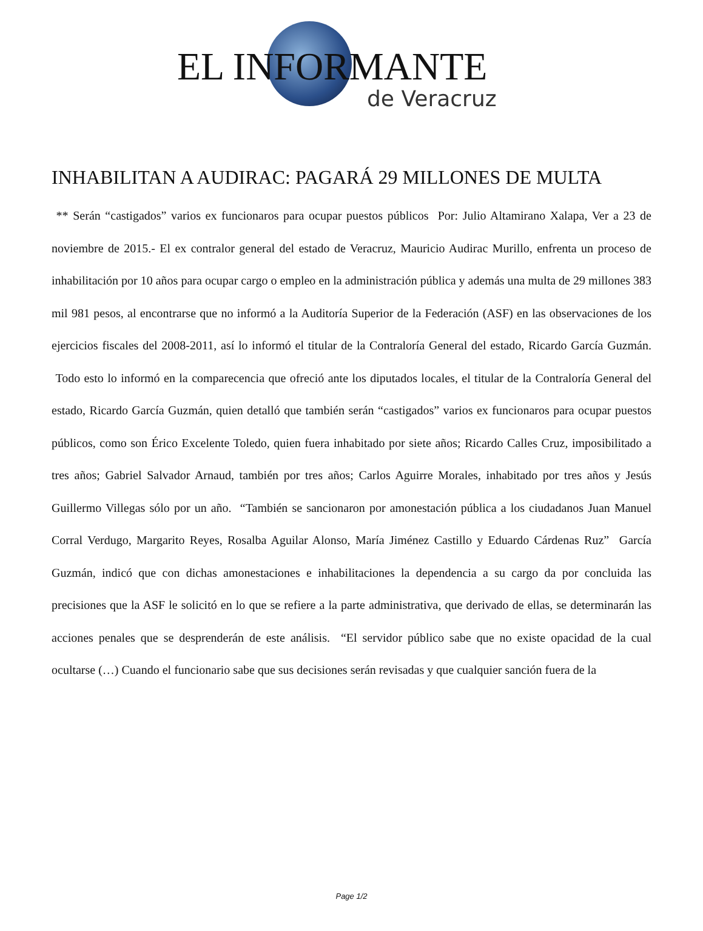EL INFORMANTE
de Veracruz
INHABILITAN A AUDIRAC: PAGARÁ 29 MILLONES DE MULTA
** Serán “castigados” varios ex funcionaros para ocupar puestos públicos Por: Julio Altamirano Xalapa, Ver a 23 de noviembre de 2015.- El ex contralor general del estado de Veracruz, Mauricio Audirac Murillo, enfrenta un proceso de inhabilitación por 10 años para ocupar cargo o empleo en la administración pública y además una multa de 29 millones 383 mil 981 pesos, al encontrarse que no informó a la Auditoría Superior de la Federación (ASF) en las observaciones de los ejercicios fiscales del 2008-2011, así lo informó el titular de la Contraloría General del estado, Ricardo García Guzmán. Todo esto lo informó en la comparecencia que ofreció ante los diputados locales, el titular de la Contraloría General del estado, Ricardo García Guzmán, quien detalló que también serán “castigados” varios ex funcionaros para ocupar puestos públicos, como son Érico Excelente Toledo, quien fuera inhabitado por siete años; Ricardo Calles Cruz, imposibilitado a tres años; Gabriel Salvador Arnaud, también por tres años; Carlos Aguirre Morales, inhabitado por tres años y Jesús Guillermo Villegas sólo por un año. “También se sancionaron por amonestación pública a los ciudadanos Juan Manuel Corral Verdugo, Margarito Reyes, Rosalba Aguilar Alonso, María Jiménez Castillo y Eduardo Cárdenas Ruz” García Guzmán, indicó que con dichas amonestaciones e inhabilitaciones la dependencia a su cargo da por concluida las precisiones que la ASF le solicitó en lo que se refiere a la parte administrativa, que derivado de ellas, se determinarán las acciones penales que se desprenderán de este análisis. “El servidor público sabe que no existe opacidad de la cual ocultarse (…) Cuando el funcionario sabe que sus decisiones serán revisadas y que cualquier sanción fuera de la
Page 1/2